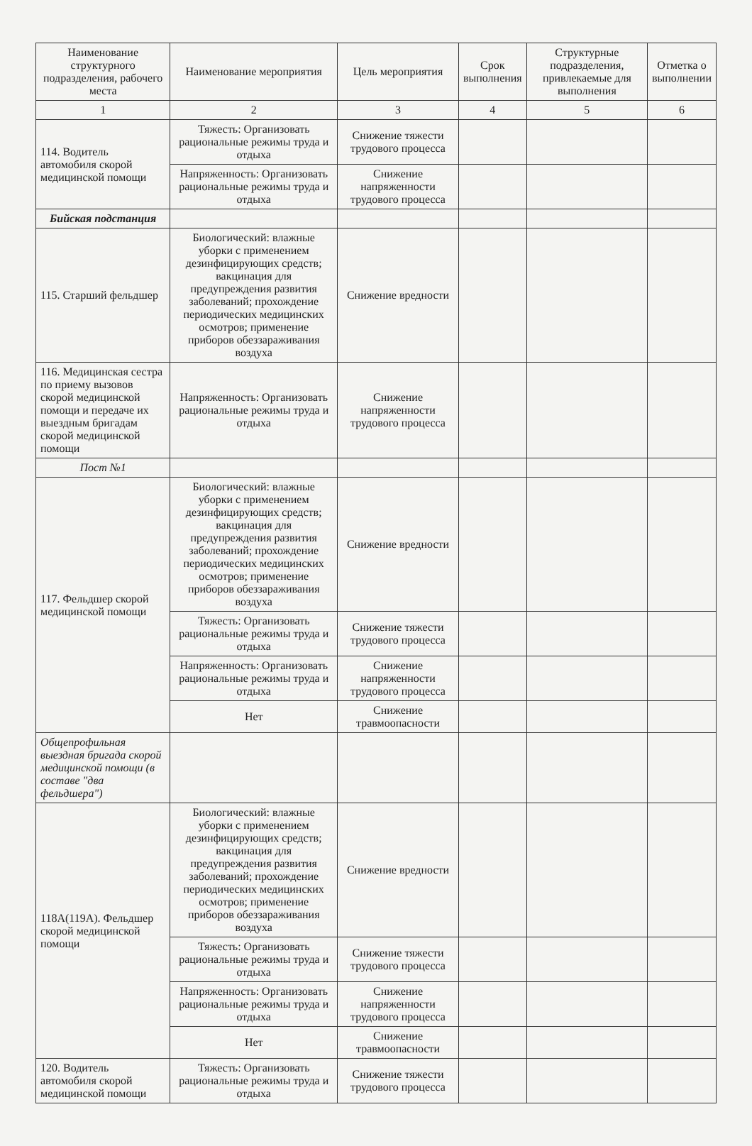| Наименование структурного подразделения, рабочего места | Наименование мероприятия | Цель мероприятия | Срок выполнения | Структурные подразделения, привлекаемые для выполнения | Отметка о выполнении |
| --- | --- | --- | --- | --- | --- |
| 1 | 2 | 3 | 4 | 5 | 6 |
| 114. Водитель автомобиля скорой медицинской помощи | Тяжесть: Организовать рациональные режимы труда и отдыха | Снижение тяжести трудового процесса | | | |
| | Напряженность: Организовать рациональные режимы труда и отдыха | Снижение напряженности трудового процесса | | | |
| Бийская подстанция | | | | | |
| 115. Старший фельдшер | Биологический: влажные уборки с применением дезинфицирующих средств; вакцинация для предупреждения развития заболеваний; прохождение периодических медицинских осмотров; применение приборов обеззараживания воздуха | Снижение вредности | | | |
| 116. Медицинская сестра по приему вызовов скорой медицинской помощи и передаче их выездным бригадам скорой медицинской помощи | Напряженность: Организовать рациональные режимы труда и отдыха | Снижение напряженности трудового процесса | | | |
| Пост №1 | | | | | |
| 117. Фельдшер скорой медицинской помощи | Биологический: влажные уборки с применением дезинфицирующих средств; вакцинация для предупреждения развития заболеваний; прохождение периодических медицинских осмотров; применение приборов обеззараживания воздуха | Снижение вредности | | | |
| | Тяжесть: Организовать рациональные режимы труда и отдыха | Снижение тяжести трудового процесса | | | |
| | Напряженность: Организовать рациональные режимы труда и отдыха | Снижение напряженности трудового процесса | | | |
| | Нет | Снижение травмоопасности | | | |
| Общепрофильная выездная бригада скорой медицинской помощи (в составе "два фельдшера") | | | | | |
| 118А(119А). Фельдшер скорой медицинской помощи | Биологический: влажные уборки с применением дезинфицирующих средств; вакцинация для предупреждения развития заболеваний; прохождение периодических медицинских осмотров; применение приборов обеззараживания воздуха | Снижение вредности | | | |
| | Тяжесть: Организовать рациональные режимы труда и отдыха | Снижение тяжести трудового процесса | | | |
| | Напряженность: Организовать рациональные режимы труда и отдыха | Снижение напряженности трудового процесса | | | |
| | Нет | Снижение травмоопасности | | | |
| 120. Водитель автомобиля скорой медицинской помощи | Тяжесть: Организовать рациональные режимы труда и отдыха | Снижение тяжести трудового процесса | | | |